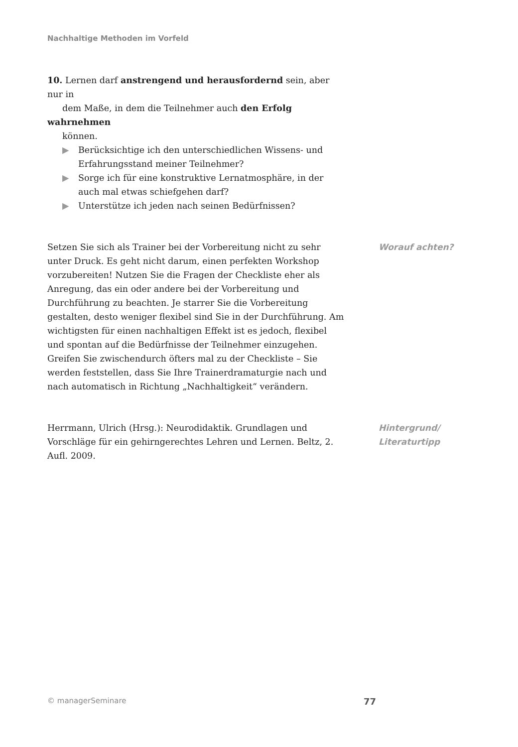Nachhaltige Methoden im Vorfeld
10. Lernen darf anstrengend und herausfordernd sein, aber nur in
dem Maße, in dem die Teilnehmer auch den Erfolg wahrnehmen
können.
▶ Berücksichtige ich den unterschiedlichen Wissens- und Erfahrungsstand meiner Teilnehmer?
▶ Sorge ich für eine konstruktive Lernatmosphäre, in der auch mal etwas schiefgehen darf?
▶ Unterstütze ich jeden nach seinen Bedürfnissen?
Setzen Sie sich als Trainer bei der Vorbereitung nicht zu sehr unter Druck. Es geht nicht darum, einen perfekten Workshop vorzubereiten! Nutzen Sie die Fragen der Checkliste eher als Anregung, das ein oder andere bei der Vorbereitung und Durchführung zu beachten. Je starrer Sie die Vorbereitung gestalten, desto weniger flexibel sind Sie in der Durchführung. Am wichtigsten für einen nachhaltigen Effekt ist es jedoch, flexibel und spontan auf die Bedürfnisse der Teilnehmer einzugehen. Greifen Sie zwischendurch öfters mal zu der Checkliste – Sie werden feststellen, dass Sie Ihre Trainerdramaturgie nach und nach automatisch in Richtung „Nachhaltigkeit“ verändern.
Worauf achten?
Herrmann, Ulrich (Hrsg.): Neurodidaktik. Grundlagen und Vorschläge für ein gehirngerechtes Lehren und Lernen. Beltz, 2. Aufl. 2009.
Hintergrund/
Literaturtipp
© managerSeminare 77